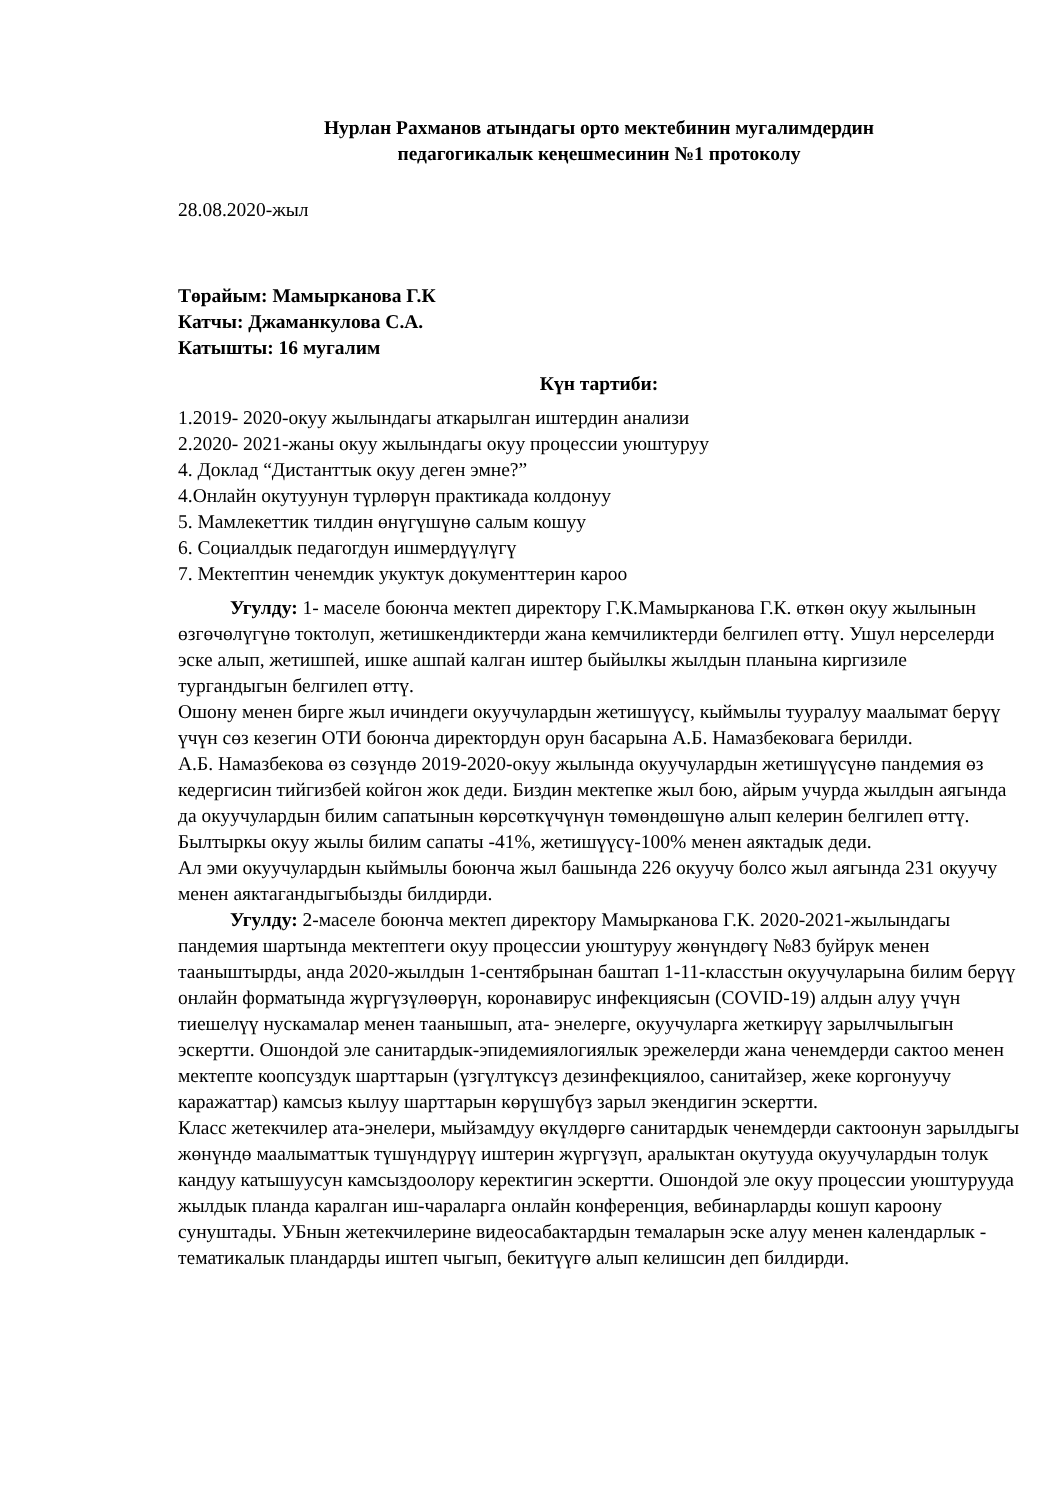Нурлан Рахманов атындагы орто мектебинин мугалимдердин
педагогикалык кеңешмесинин №1 протоколу
28.08.2020-жыл
Төрайым: Мамырканова Г.К
Катчы: Джаманкулова С.А.
Катышты: 16 мугалим
Күн тартиби:
1.2019- 2020-окуу жылындагы аткарылган иштердин анализи
2.2020- 2021-жаны окуу жылындагы окуу процессии уюштуруу
4. Доклад “Дистанттык окуу деген эмне?”
4.Онлайн окутуунун түрлөрүн практикада колдонуу
5. Мамлекеттик тилдин өнүгүшүнө салым кошуу
6. Социалдык педагогдун ишмердүүлүгү
7. Мектептин ченемдик укуктук документтерин кароо
Угулду: 1- маселе боюнча мектеп директору Г.К.Мамырканова Г.К. өткөн окуу жылынын өзгөчөлүгүнө токтолуп, жетишкендиктерди жана кемчиликтерди белгилеп өттү. Ушул нерселерди эске алып, жетишпей, ишке ашпай калган иштер быйылкы жылдын планына киргизиле тургандыгын белгилеп өттү.
Ошону менен бирге жыл ичиндеги окуучулардын жетишүүсү, кыймылы тууралуу маалымат берүү үчүн сөз кезегин ОТИ боюнча директордун орун басарына А.Б. Намазбековага берилди.
А.Б. Намазбекова өз сөзүндө 2019-2020-окуу жылында окуучулардын жетишүүсүнө пандемия өз кедергисин тийгизбей койгон жок деди. Биздин мектепке жыл бою, айрым учурда жылдын аягында да окуучулардын билим сапатынын көрсөткүчүнүн төмөндөшүнө алып келерин белгилеп өттү. Былтыркы окуу жылы билим сапаты -41%, жетишүүсү-100% менен аяктадык деди.
Ал эми окуучулардын кыймылы боюнча жыл башында 226 окуучу болсо жыл аягында 231 окуучу менен аяктагандыгыбызды билдирди.
Угулду: 2-маселе боюнча мектеп директору Мамырканова Г.К. 2020-2021-жылындагы пандемия шартында мектептеги окуу процессии уюштуруу жөнүндөгү №83 буйрук менен тааныштырды, анда 2020-жылдын 1-сентябрынан баштап 1-11-класстын окуучуларына билим берүү онлайн форматында жүргүзүлөөрүн, коронавирус инфекциясын (COVID-19) алдын алуу үчүн тиешелүү нускамалар менен таанышып, ата- энелерге, окуучуларга жеткирүү зарылчылыгын эскертти. Ошондой эле санитардык-эпидемиялогиялык эрежелерди жана ченемдерди сактоо менен мектепте коопсуздук шарттарын (үзгүлтүксүз дезинфекциялоо, санитайзер, жеке коргонуучу каражаттар) камсыз кылуу шарттарын көрүшүбүз зарыл экендигин эскертти.
Класс жетекчилер ата-энелери, мыйзамдуу өкүлдөргө санитардык ченемдерди сактоонун зарылдыгы жөнүндө маалыматтык түшүндүрүү иштерин жүргүзүп, аралыктан окутууда окуучулардын толук кандуу катышуусун камсыздоолору керектигин эскертти. Ошондой эле окуу процессии уюштурууда жылдык планда каралган иш-чараларга онлайн конференция, вебинарларды кошуп кароону сунуштады. УБнын жетекчилерине видеосабактардын темаларын эске алуу менен календарлык - тематикалык пландарды иштеп чыгып, бекитүүгө алып келишсин деп билдирди.